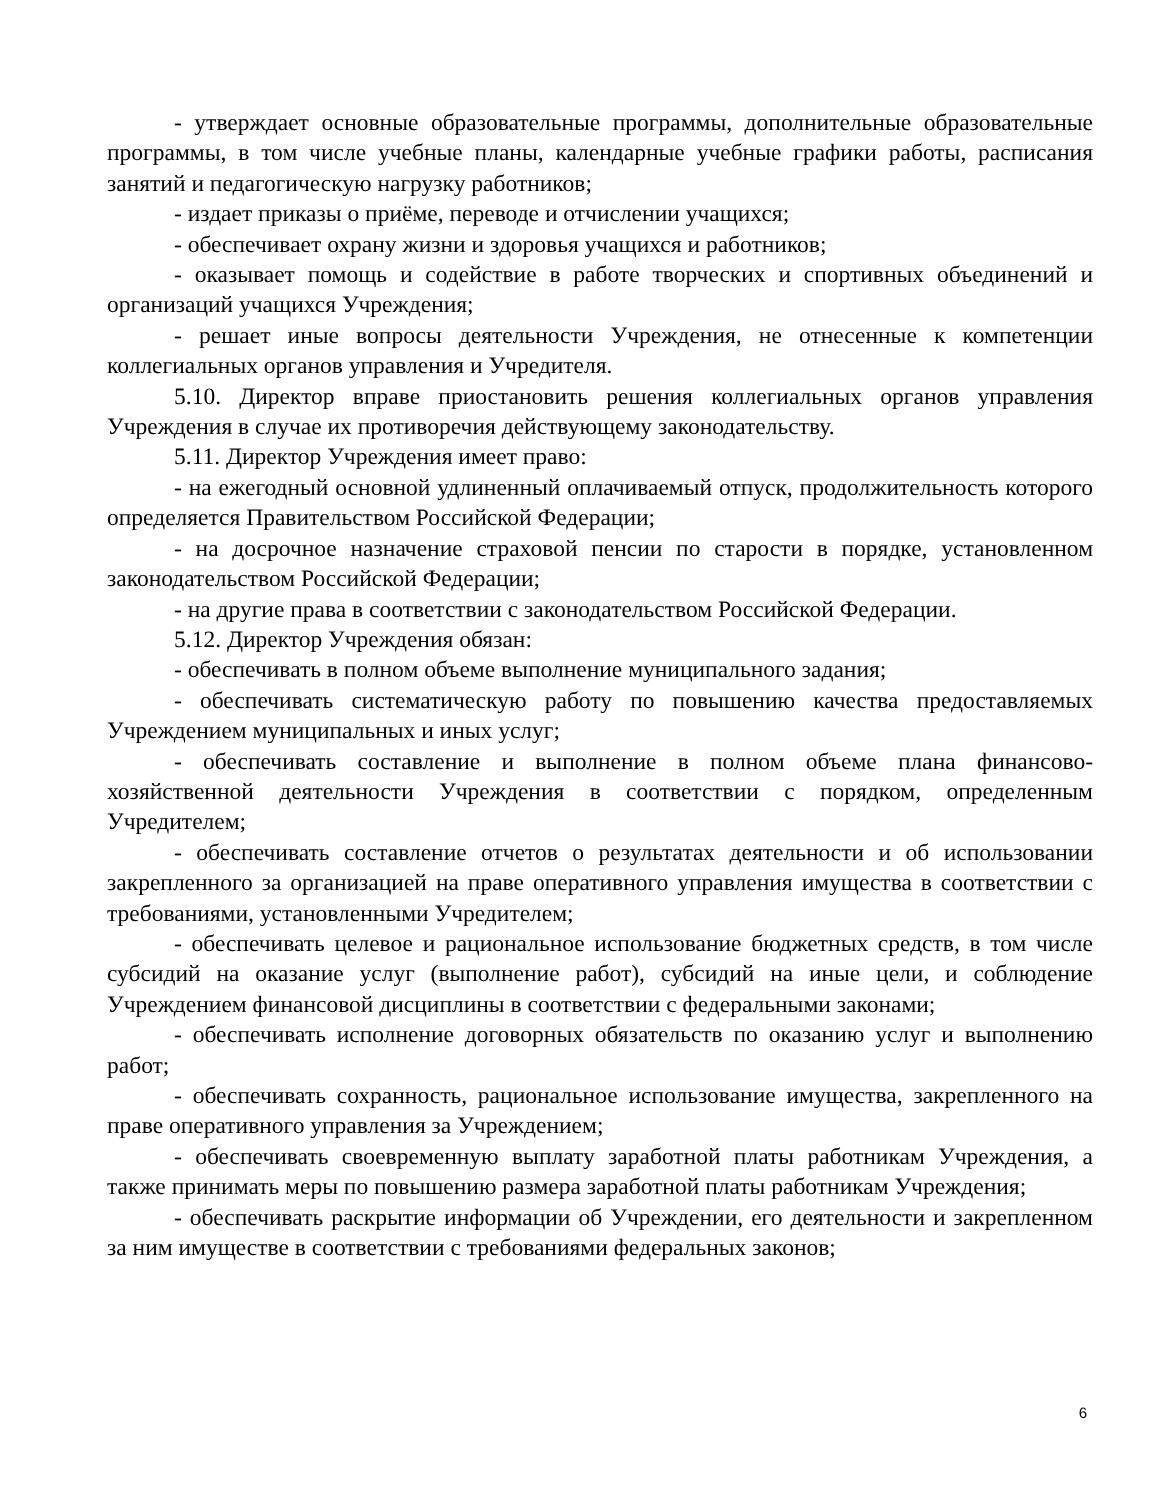- утверждает основные образовательные программы, дополнительные образовательные программы, в том числе учебные планы, календарные учебные графики работы, расписания занятий и педагогическую нагрузку работников;
- издает приказы о приёме, переводе и отчислении учащихся;
- обеспечивает охрану жизни и здоровья учащихся и работников;
- оказывает помощь и содействие в работе творческих и спортивных объединений и организаций учащихся Учреждения;
- решает иные вопросы деятельности Учреждения, не отнесенные к компетенции коллегиальных органов управления и Учредителя.
5.10. Директор вправе приостановить решения коллегиальных органов управления Учреждения в случае их противоречия действующему законодательству.
5.11. Директор Учреждения имеет право:
- на ежегодный основной удлиненный оплачиваемый отпуск, продолжительность которого определяется Правительством Российской Федерации;
- на досрочное назначение страховой пенсии по старости в порядке, установленном законодательством Российской Федерации;
- на другие права в соответствии с законодательством Российской Федерации.
5.12. Директор Учреждения обязан:
- обеспечивать в полном объеме выполнение муниципального задания;
- обеспечивать систематическую работу по повышению качества предоставляемых Учреждением муниципальных и иных услуг;
- обеспечивать составление и выполнение в полном объеме плана финансово-хозяйственной деятельности Учреждения в соответствии с порядком, определенным Учредителем;
- обеспечивать составление отчетов о результатах деятельности и об использовании закрепленного за организацией на праве оперативного управления имущества в соответствии с требованиями, установленными Учредителем;
- обеспечивать целевое и рациональное использование бюджетных средств, в том числе субсидий на оказание услуг (выполнение работ), субсидий на иные цели, и соблюдение Учреждением финансовой дисциплины в соответствии с федеральными законами;
- обеспечивать исполнение договорных обязательств по оказанию услуг и выполнению работ;
- обеспечивать сохранность, рациональное использование имущества, закрепленного на праве оперативного управления за Учреждением;
- обеспечивать своевременную выплату заработной платы работникам Учреждения, а также принимать меры по повышению размера заработной платы работникам Учреждения;
- обеспечивать раскрытие информации об Учреждении, его деятельности и закрепленном за ним имуществе в соответствии с требованиями федеральных законов;
6